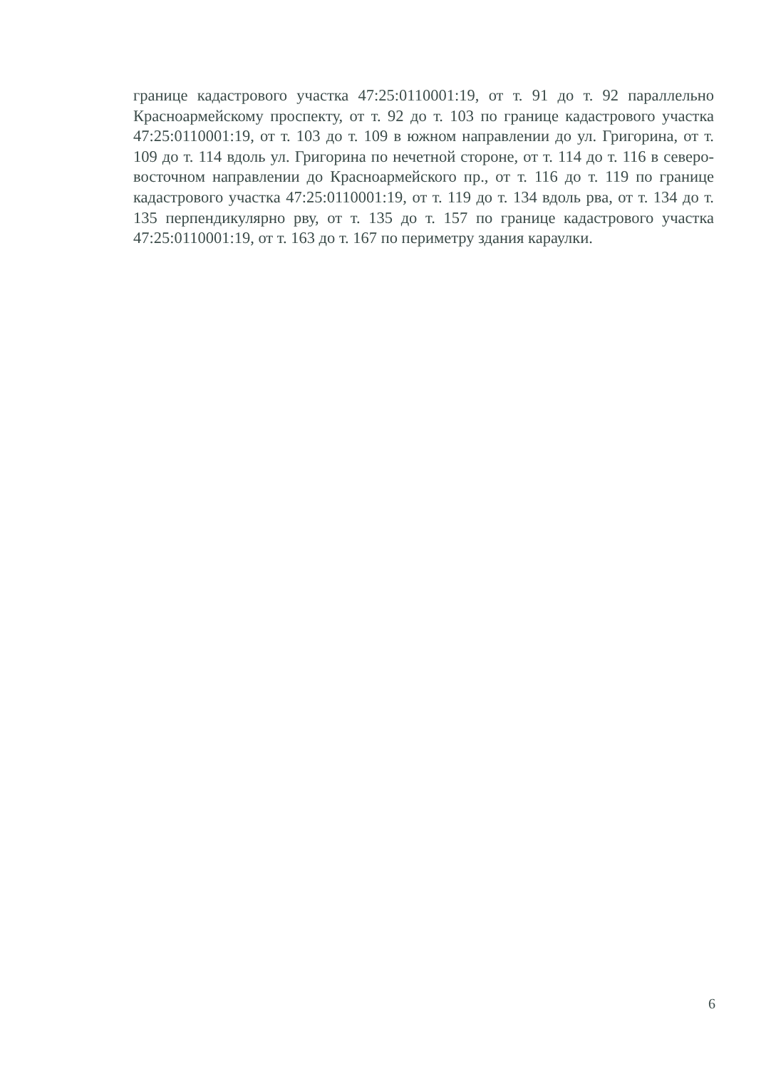границе кадастрового участка 47:25:0110001:19, от т. 91 до т. 92 параллельно Красноармейскому проспекту, от т. 92 до т. 103 по границе кадастрового участка 47:25:0110001:19, от т. 103 до т. 109 в южном направлении до ул. Григорина, от т. 109 до т. 114 вдоль ул. Григорина по нечетной стороне, от т. 114 до т. 116 в северо-восточном направлении до Красноармейского пр., от т. 116 до т. 119 по границе кадастрового участка 47:25:0110001:19, от т. 119 до т. 134 вдоль рва, от т. 134 до т. 135 перпендикулярно рву, от т. 135 до т. 157 по границе кадастрового участка 47:25:0110001:19, от т. 163 до т. 167 по периметру здания караулки.
6